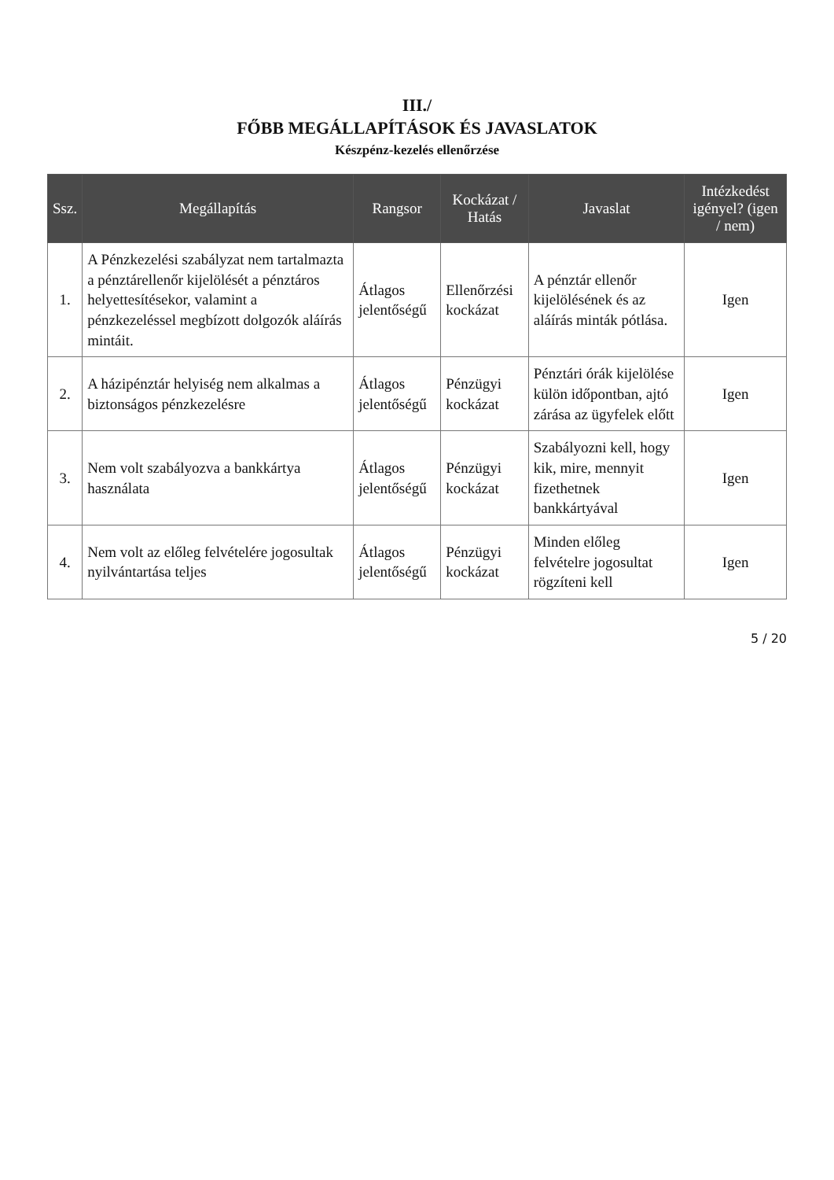III./
FŐBB MEGÁLLAPÍTÁSOK ÉS JAVASLATOK
Készpénz-kezelés ellenőrzése
| Ssz. | Megállapítás | Rangsor | Kockázat / Hatás | Javaslat | Intézkedést igényel? (igen / nem) |
| --- | --- | --- | --- | --- | --- |
| 1. | A Pénzkezelési szabályzat nem tartalmazta a pénztárellenőr kijelölését a pénztáros helyettesítésekor, valamint a pénzkezeléssel megbízott dolgozók aláírás mintáit. | Átlagos jelentőségű | Ellenőrzési kockázat | A pénztár ellenőr kijelölésének és az aláírás minták pótlása. | Igen |
| 2. | A házipénztár helyiség nem alkalmas a biztonságos pénzkezelésre | Átlagos jelentőségű | Pénzügyi kockázat | Pénztári órák kijelölése külön időpontban, ajtó zárása az ügyfelek előtt | Igen |
| 3. | Nem volt szabályozva a bankkártya használata | Átlagos jelentőségű | Pénzügyi kockázat | Szabályozni kell, hogy kik, mire, mennyit fizethetnek bankkártyával | Igen |
| 4. | Nem volt az előleg felvételére jogosultak nyilvántartása teljes | Átlagos jelentőségű | Pénzügyi kockázat | Minden előleg felvételre jogosultat rögzíteni kell | Igen |
5 / 20